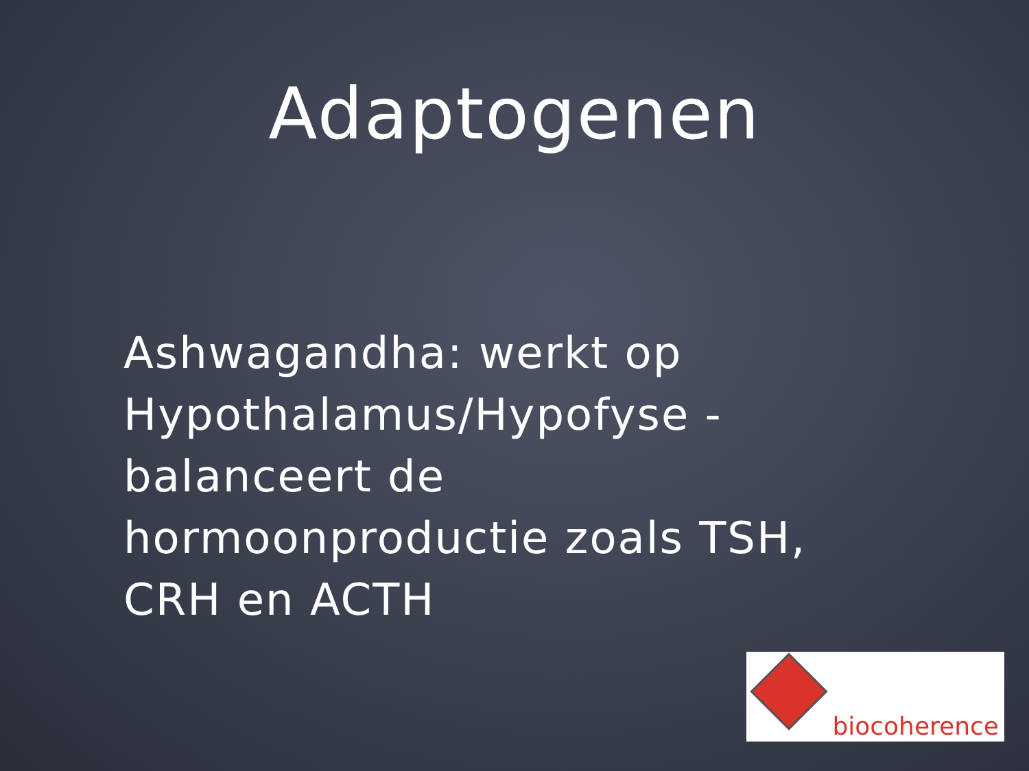Adaptogenen
Ashwagandha: werkt op Hypothalamus/Hypofyse - balanceert de hormoonproductie zoals TSH, CRH en ACTH
biocoherence